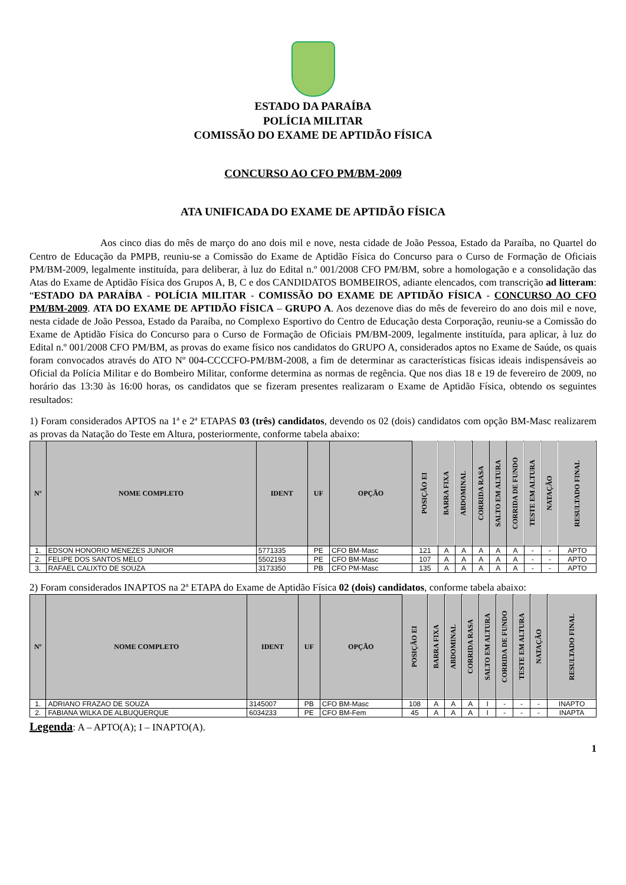ESTADO DA PARAÍBA
POLÍCIA MILITAR
COMISSÃO DO EXAME DE APTIDÃO FÍSICA
CONCURSO AO CFO PM/BM-2009
ATA UNIFICADA DO EXAME DE APTIDÃO FÍSICA
Aos cinco dias do mês de março do ano dois mil e nove, nesta cidade de João Pessoa, Estado da Paraíba, no Quartel do Centro de Educação da PMPB, reuniu-se a Comissão do Exame de Aptidão Física do Concurso para o Curso de Formação de Oficiais PM/BM-2009, legalmente instituída, para deliberar, à luz do Edital n.º 001/2008 CFO PM/BM, sobre a homologação e a consolidação das Atas do Exame de Aptidão Física dos Grupos A, B, C e dos CANDIDATOS BOMBEIROS, adiante elencados, com transcrição ad litteram: “ESTADO DA PARAÍBA - POLÍCIA MILITAR - COMISSÃO DO EXAME DE APTIDÃO FÍSICA - CONCURSO AO CFO PM/BM-2009. ATA DO EXAME DE APTIDÃO FÍSICA – GRUPO A. Aos dezenove dias do mês de fevereiro do ano dois mil e nove, nesta cidade de João Pessoa, Estado da Paraíba, no Complexo Esportivo do Centro de Educação desta Corporação, reuniu-se a Comissão do Exame de Aptidão Física do Concurso para o Curso de Formação de Oficiais PM/BM-2009, legalmente instituída, para aplicar, à luz do Edital n.º 001/2008 CFO PM/BM, as provas do exame físico nos candidatos do GRUPO A, considerados aptos no Exame de Saúde, os quais foram convocados através do ATO Nº 004-CCCCFO-PM/BM-2008, a fim de determinar as características físicas ideais indispensáveis ao Oficial da Polícia Militar e do Bombeiro Militar, conforme determina as normas de regência. Que nos dias 18 e 19 de fevereiro de 2009, no horário das 13:30 às 16:00 horas, os candidatos que se fizeram presentes realizaram o Exame de Aptidão Física, obtendo os seguintes resultados:
1) Foram considerados APTOS na 1ª e 2ª ETAPAS 03 (três) candidatos, devendo os 02 (dois) candidatos com opção BM-Masc realizarem as provas da Natação do Teste em Altura, posteriormente, conforme tabela abaixo:
| Nº | NOME COMPLETO | IDENT | UF | OPÇÃO | POSIÇÃO EI | BARRA FIXA | ABDOMINAL | CORRIDA RASA | SALTO EM ALTURA | CORRIDA DE FUNDO | TESTE EM ALTURA | NATAÇÃO | RESULTADO FINAL |
| --- | --- | --- | --- | --- | --- | --- | --- | --- | --- | --- | --- | --- | --- |
| 1. | EDSON HONORIO MENEZES JUNIOR | 5771335 | PE | CFO BM-Masc | 121 | A | A | A | A | A | - | - | APTO |
| 2. | FELIPE DOS SANTOS MELO | 5502193 | PE | CFO BM-Masc | 107 | A | A | A | A | A | - | - | APTO |
| 3. | RAFAEL CALIXTO DE SOUZA | 3173350 | PB | CFO PM-Masc | 135 | A | A | A | A | A | - | - | APTO |
2) Foram considerados INAPTOS na 2ª ETAPA do Exame de Aptidão Física 02 (dois) candidatos, conforme tabela abaixo:
| Nº | NOME COMPLETO | IDENT | UF | OPÇÃO | POSIÇÃO EI | BARRA FIXA | ABDOMINAL | CORRIDA RASA | SALTO EM ALTURA | CORRIDA DE FUNDO | TESTE EM ALTURA | NATAÇÃO | RESULTADO FINAL |
| --- | --- | --- | --- | --- | --- | --- | --- | --- | --- | --- | --- | --- | --- |
| 1. | ADRIANO FRAZAO DE SOUZA | 3145007 | PB | CFO BM-Masc | 108 | A | A | A | I | - | - | - | INAPTO |
| 2. | FABIANA WILKA DE ALBUQUERQUE | 6034233 | PE | CFO BM-Fem | 45 | A | A | A | I | - | - | - | INAPTA |
Legenda: A – APTO(A); I – INAPTO(A).
1